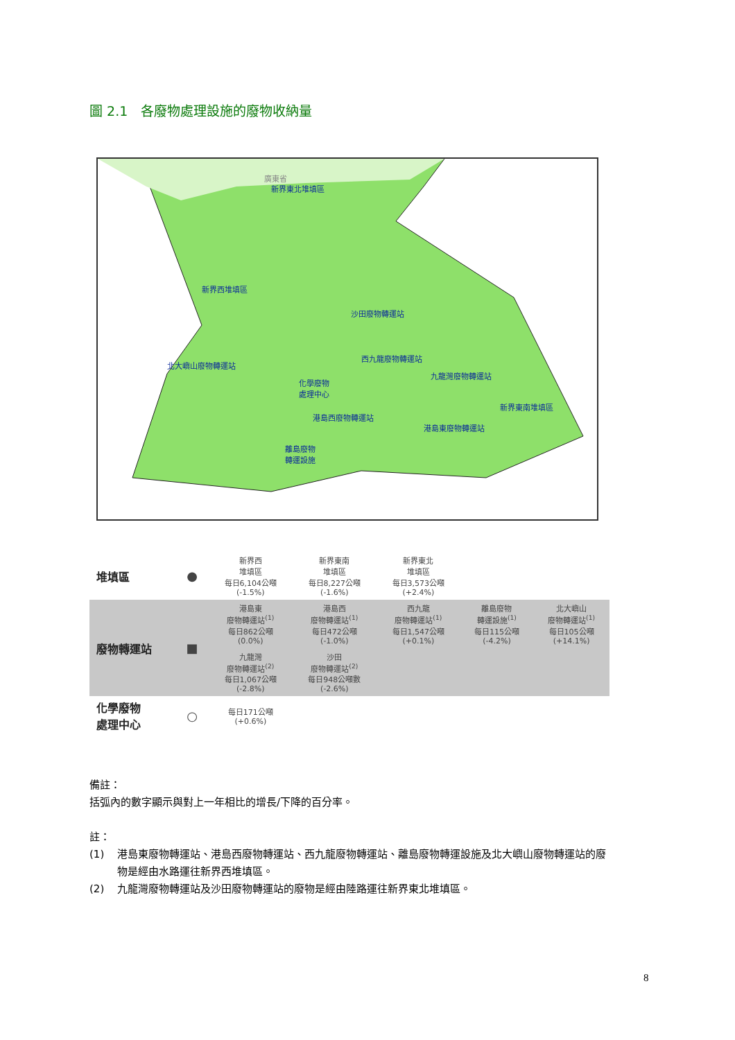圖 2.1　各廢物處理設施的廢物收納量
新界東北堆填區
新界西堆填區
沙田廢物轉運站
西九龍廢物轉運站
北大嶼山廢物轉運站
九龍灣廢物轉運站
化學廢物
處理中心
新界東南堆填區
港島西廢物轉運站
港島東廢物轉運站
離島廢物
轉運設施
廣東省
| 堆填區 | ● | 新界西 堆填區 每日6,104公噸 (-1.5%) | 新界東南 堆填區 每日8,227公噸 (-1.6%) | 新界東北 堆填區 每日3,573公噸 (+2.4%) | | |
| 廢物轉運站 | ■ | 港島東 廢物轉運站<sup>(1)</sup> 每日862公噸 (0.0%) | 港島西 廢物轉運站<sup>(1)</sup> 每日472公噸 (-1.0%) | 西九龍 廢物轉運站<sup>(1)</sup> 每日1,547公噸 (+0.1%) | 離島廢物 轉運設施<sup>(1)</sup> 每日115公噸 (-4.2%) | 北大嶼山 廢物轉運站<sup>(1)</sup> 每日105公噸 (+14.1%) |
| | | 九龍灣 廢物轉運站<sup>(2)</sup> 每日1,067公噸 (-2.8%) | 沙田 廢物轉運站<sup>(2)</sup> 每日948公噸數 (-2.6%) | | | |
| 化學廢物 處理中心 | ○ | 每日171公噸 (+0.6%) | | | | |
備註：
括弧內的數字顯示與對上一年相比的增長/下降的百分率。
註：
(1) 港島東廢物轉運站、港島西廢物轉運站、西九龍廢物轉運站、離島廢物轉運設施及北大嶼山廢物轉運站的廢物是經由水路運往新界西堆填區。
(2) 九龍灣廢物轉運站及沙田廢物轉運站的廢物是經由陸路運往新界東北堆填區。
8